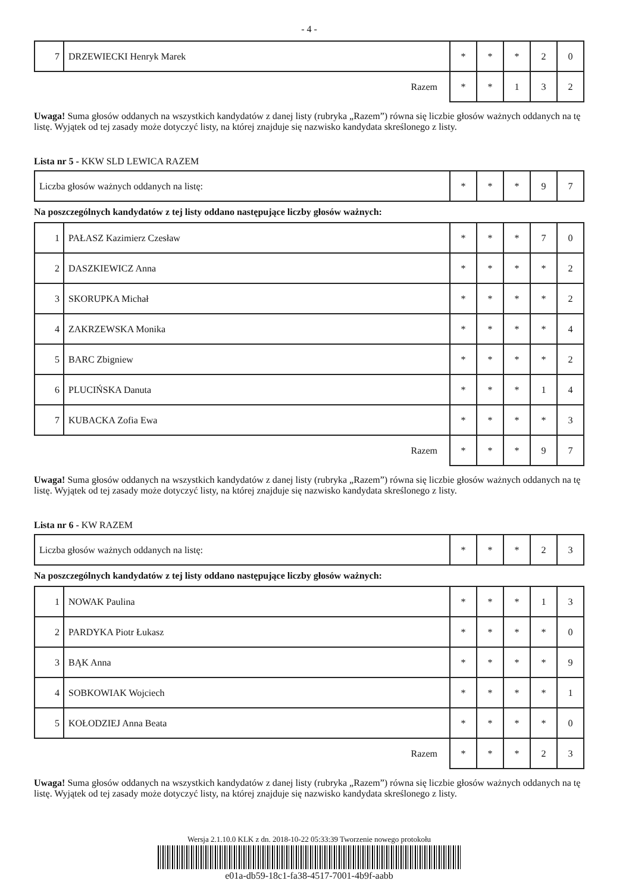- 4 -
| 7 | DRZEWIECKI Henryk Marek | * | * | * | 2 | 0 |
| Razem | | * | * | 1 | 3 | 2 |
Uwaga! Suma głosów oddanych na wszystkich kandydatów z danej listy (rubryka „Razem”) równa się liczbie głosów ważnych oddanych na tę listę. Wyjątek od tej zasady może dotyczyć listy, na której znajduje się nazwisko kandydata skreślonego z listy.
Lista nr 5 - KKW SLD LEWICA RAZEM
| Liczba głosów ważnych oddanych na listę: | * | * | * | 9 | 7 |
Na poszczególnych kandydatów z tej listy oddano następujące liczby głosów ważnych:
| 1 | PAŁASZ Kazimierz Czesław | * | * | * | 7 | 0 |
| 2 | DASZKIEWICZ Anna | * | * | * | * | 2 |
| 3 | SKORUPKA Michał | * | * | * | * | 2 |
| 4 | ZAKRZEWSKA Monika | * | * | * | * | 4 |
| 5 | BARC Zbigniew | * | * | * | * | 2 |
| 6 | PLUCIŃSKA Danuta | * | * | * | 1 | 4 |
| 7 | KUBACKA Zofia Ewa | * | * | * | * | 3 |
| Razem | | * | * | * | 9 | 7 |
Uwaga! Suma głosów oddanych na wszystkich kandydatów z danej listy (rubryka „Razem”) równa się liczbie głosów ważnych oddanych na tę listę. Wyjątek od tej zasady może dotyczyć listy, na której znajduje się nazwisko kandydata skreślonego z listy.
Lista nr 6 - KW RAZEM
| Liczba głosów ważnych oddanych na listę: | * | * | * | 2 | 3 |
Na poszczególnych kandydatów z tej listy oddano następujące liczby głosów ważnych:
| 1 | NOWAK Paulina | * | * | * | 1 | 3 |
| 2 | PARDYKA Piotr Łukasz | * | * | * | * | 0 |
| 3 | BĄK Anna | * | * | * | * | 9 |
| 4 | SOBKOWIAK Wojciech | * | * | * | * | 1 |
| 5 | KOŁODZIEJ Anna Beata | * | * | * | * | 0 |
| Razem | | * | * | * | 2 | 3 |
Uwaga! Suma głosów oddanych na wszystkich kandydatów z danej listy (rubryka „Razem”) równa się liczbie głosów ważnych oddanych na tę listę. Wyjątek od tej zasady może dotyczyć listy, na której znajduje się nazwisko kandydata skreślonego z listy.
Wersja 2.1.10.0 KLK z dn. 2018-10-22 05:33:39 Tworzenie nowego protokołu
e01a-db59-18c1-fa38-4517-7001-4b9f-aabb